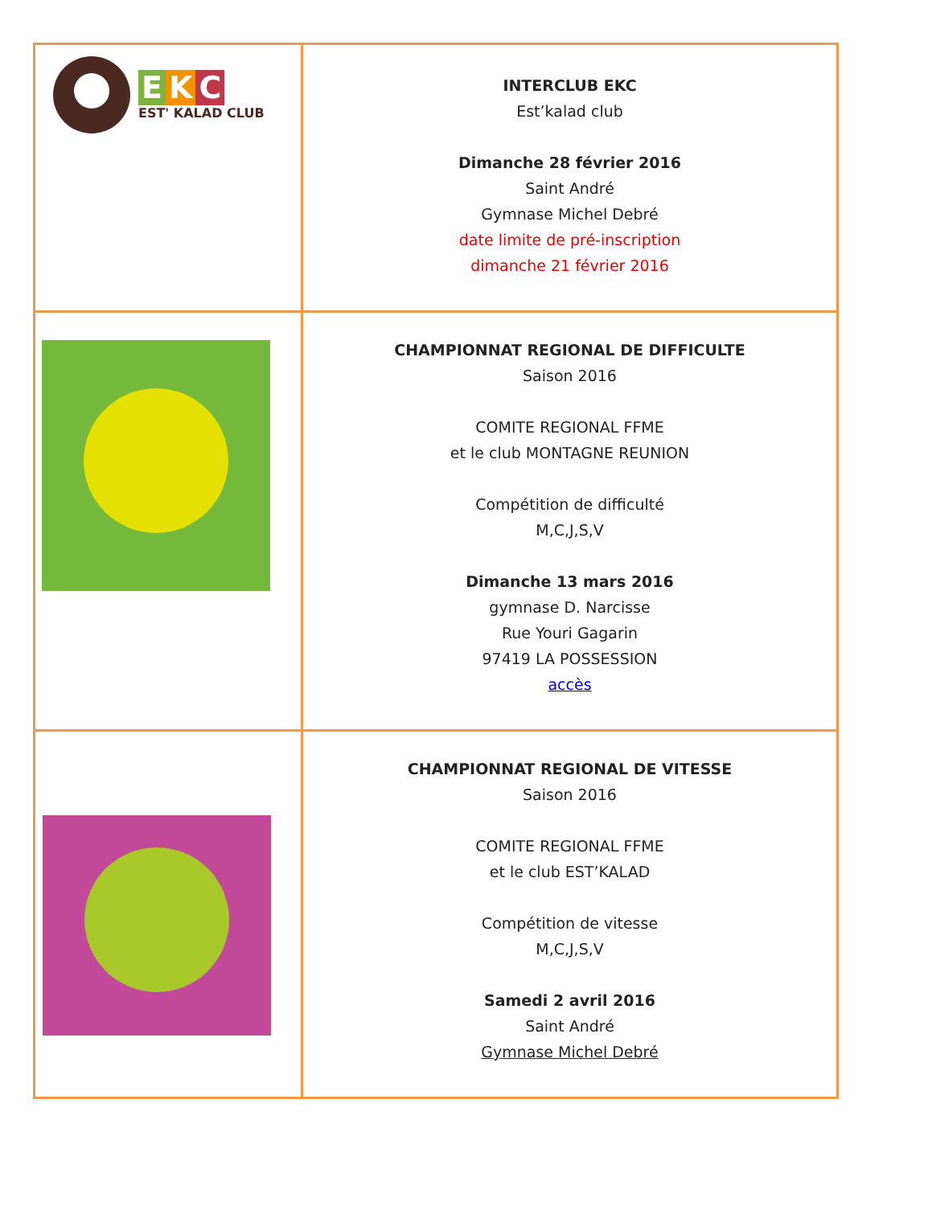| E K C EST' KALAD CLUB | INTERCLUB EKC Est’kalad club Dimanche 28 février 2016 Saint André Gymnase Michel Debré date limite de pré-inscription dimanche 21 février 2016 |
| | CHAMPIONNAT REGIONAL DE DIFFICULTE Saison 2016 COMITE REGIONAL FFME et le club MONTAGNE REUNION Compétition de difficulté M,C,J,S,V Dimanche 13 mars 2016 gymnase D. Narcisse Rue Youri Gagarin 97419 LA POSSESSION accès |
| | CHAMPIONNAT REGIONAL DE VITESSE Saison 2016 COMITE REGIONAL FFME et le club EST’KALAD Compétition de vitesse M,C,J,S,V Samedi 2 avril 2016 Saint André Gymnase Michel Debré |